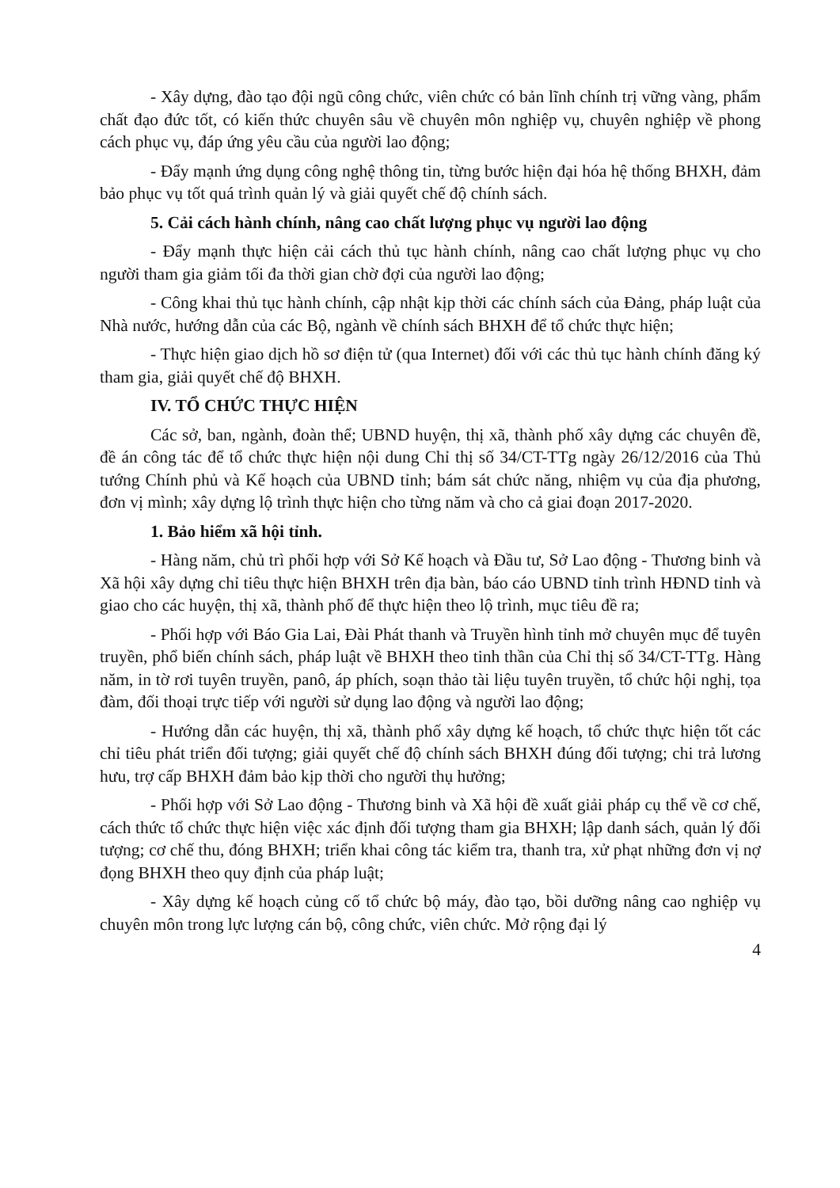- Xây dựng, đào tạo đội ngũ công chức, viên chức có bản lĩnh chính trị vững vàng, phẩm chất đạo đức tốt, có kiến thức chuyên sâu về chuyên môn nghiệp vụ, chuyên nghiệp về phong cách phục vụ, đáp ứng yêu cầu của người lao động;
- Đẩy mạnh ứng dụng công nghệ thông tin, từng bước hiện đại hóa hệ thống BHXH, đảm bảo phục vụ tốt quá trình quản lý và giải quyết chế độ chính sách.
5. Cải cách hành chính, nâng cao chất lượng phục vụ người lao động
- Đẩy mạnh thực hiện cải cách thủ tục hành chính, nâng cao chất lượng phục vụ cho người tham gia giảm tối đa thời gian chờ đợi của người lao động;
- Công khai thủ tục hành chính, cập nhật kịp thời các chính sách của Đảng, pháp luật của Nhà nước, hướng dẫn của các Bộ, ngành về chính sách BHXH để tổ chức thực hiện;
- Thực hiện giao dịch hồ sơ điện tử (qua Internet) đối với các thủ tục hành chính đăng ký tham gia, giải quyết chế độ BHXH.
IV. TỔ CHỨC THỰC HIỆN
Các sở, ban, ngành, đoàn thể; UBND huyện, thị xã, thành phố xây dựng các chuyên đề, đề án công tác để tổ chức thực hiện nội dung Chỉ thị số 34/CT-TTg ngày 26/12/2016 của Thủ tướng Chính phủ và Kế hoạch của UBND tỉnh; bám sát chức năng, nhiệm vụ của địa phương, đơn vị mình; xây dựng lộ trình thực hiện cho từng năm và cho cả giai đoạn 2017-2020.
1. Bảo hiểm xã hội tỉnh.
- Hàng năm, chủ trì phối hợp với Sở Kế hoạch và Đầu tư, Sở Lao động - Thương binh và Xã hội xây dựng chỉ tiêu thực hiện BHXH trên địa bàn, báo cáo UBND tỉnh trình HĐND tỉnh và giao cho các huyện, thị xã, thành phố để thực hiện theo lộ trình, mục tiêu đề ra;
- Phối hợp với Báo Gia Lai, Đài Phát thanh và Truyền hình tỉnh mở chuyên mục để tuyên truyền, phổ biến chính sách, pháp luật về BHXH theo tinh thần của Chỉ thị số 34/CT-TTg. Hàng năm, in tờ rơi tuyên truyền, panô, áp phích, soạn thảo tài liệu tuyên truyền, tổ chức hội nghị, tọa đàm, đối thoại trực tiếp với người sử dụng lao động và người lao động;
- Hướng dẫn các huyện, thị xã, thành phố xây dựng kế hoạch, tổ chức thực hiện tốt các chỉ tiêu phát triển đối tượng; giải quyết chế độ chính sách BHXH đúng đối tượng; chi trả lương hưu, trợ cấp BHXH đảm bảo kịp thời cho người thụ hưởng;
- Phối hợp với Sở Lao động - Thương binh và Xã hội đề xuất giải pháp cụ thể về cơ chế, cách thức tổ chức thực hiện việc xác định đối tượng tham gia BHXH; lập danh sách, quản lý đối tượng; cơ chế thu, đóng BHXH; triển khai công tác kiểm tra, thanh tra, xử phạt những đơn vị nợ đọng BHXH theo quy định của pháp luật;
- Xây dựng kế hoạch củng cố tổ chức bộ máy, đào tạo, bồi dưỡng nâng cao nghiệp vụ chuyên môn trong lực lượng cán bộ, công chức, viên chức. Mở rộng đại lý
4